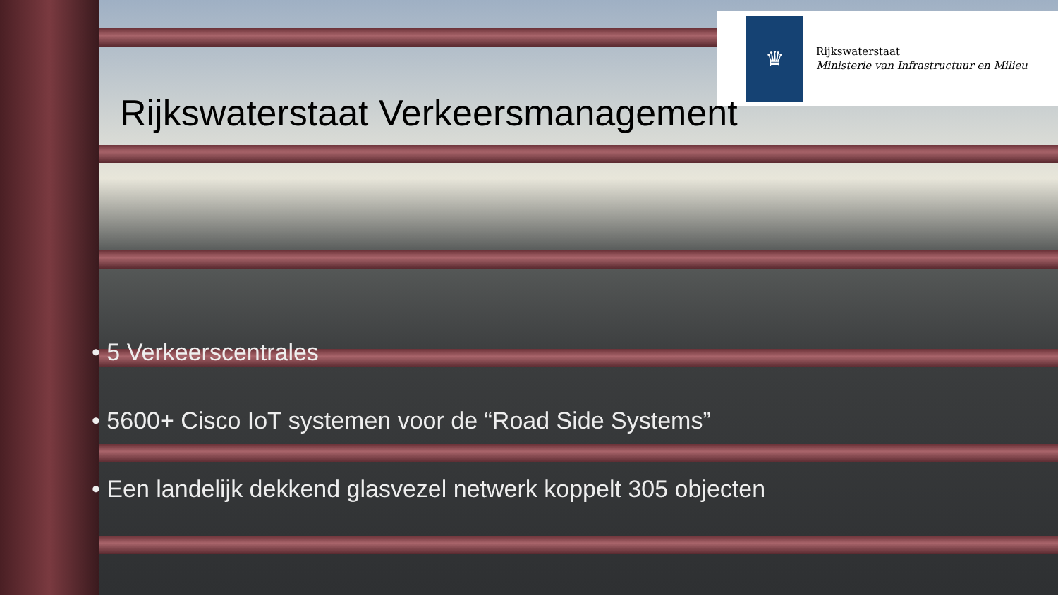♛
Rijkswaterstaat
Ministerie van Infrastructuur en Milieu
Rijkswaterstaat Verkeersmanagement
• 5 Verkeerscentrales
• 5600+ Cisco IoT systemen voor de “Road Side Systems”
• Een landelijk dekkend glasvezel netwerk koppelt 305 objecten